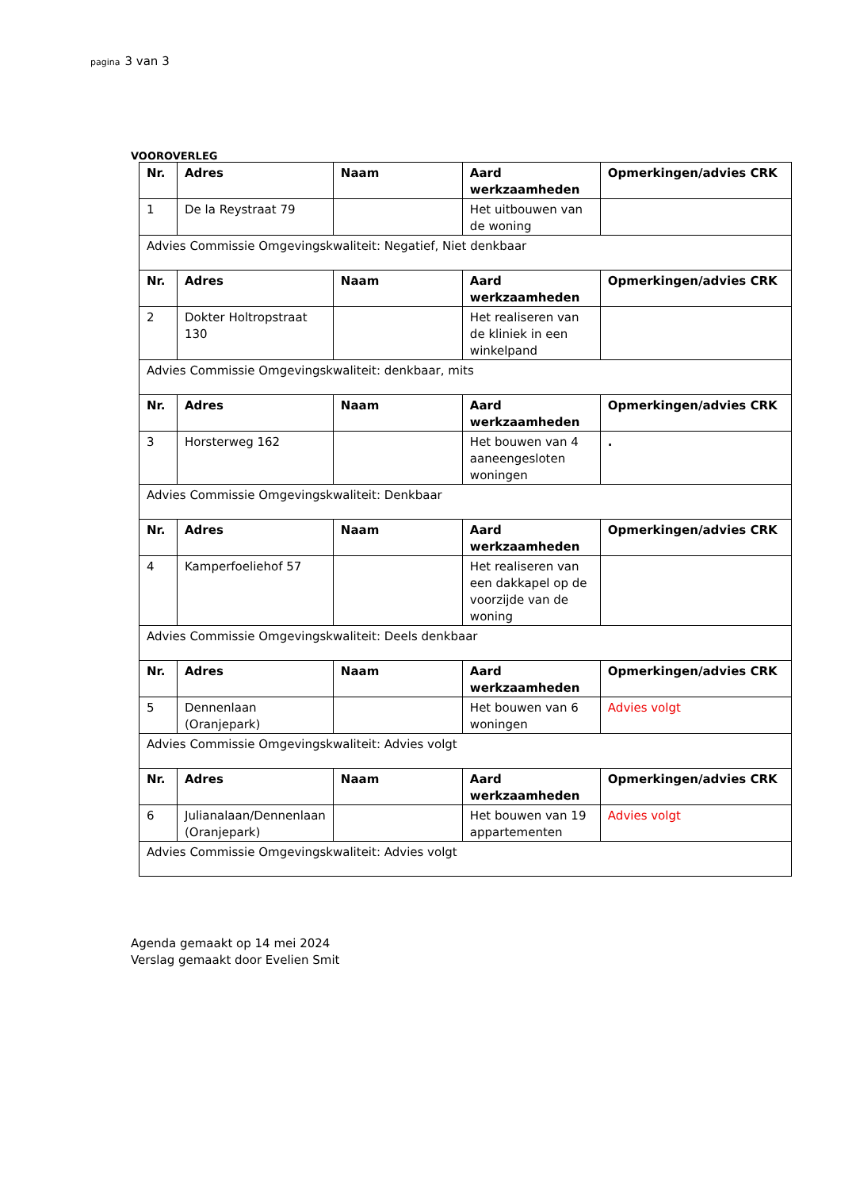pagina 3 van 3
VOOROVERLEG
| Nr. | Adres | Naam | Aard werkzaamheden | Opmerkingen/advies CRK |
| --- | --- | --- | --- | --- |
| 1 | De la Reystraat 79 | | Het uitbouwen van de woning | |
| Advies Commissie Omgevingskwaliteit: Negatief, Niet denkbaar | | | | |
| Nr. | Adres | Naam | Aard werkzaamheden | Opmerkingen/advies CRK |
| 2 | Dokter Holtropstraat 130 | | Het realiseren van de kliniek in een winkelpand | |
| Advies Commissie Omgevingskwaliteit: denkbaar, mits | | | | |
| Nr. | Adres | Naam | Aard werkzaamheden | Opmerkingen/advies CRK |
| 3 | Horsterweg 162 | | Het bouwen van 4 aaneengesloten woningen | . |
| Advies Commissie Omgevingskwaliteit: Denkbaar | | | | |
| Nr. | Adres | Naam | Aard werkzaamheden | Opmerkingen/advies CRK |
| 4 | Kamperfoeliehof 57 | | Het realiseren van een dakkapel op de voorzijde van de woning | |
| Advies Commissie Omgevingskwaliteit: Deels denkbaar | | | | |
| Nr. | Adres | Naam | Aard werkzaamheden | Opmerkingen/advies CRK |
| 5 | Dennenlaan (Oranjepark) | | Het bouwen van 6 woningen | Advies volgt |
| Advies Commissie Omgevingskwaliteit: Advies volgt | | | | |
| Nr. | Adres | Naam | Aard werkzaamheden | Opmerkingen/advies CRK |
| 6 | Julianalaan/Dennenlaan (Oranjepark) | | Het bouwen van 19 appartementen | Advies volgt |
| Advies Commissie Omgevingskwaliteit: Advies volgt | | | | |
Agenda gemaakt op 14 mei 2024
Verslag gemaakt door Evelien Smit